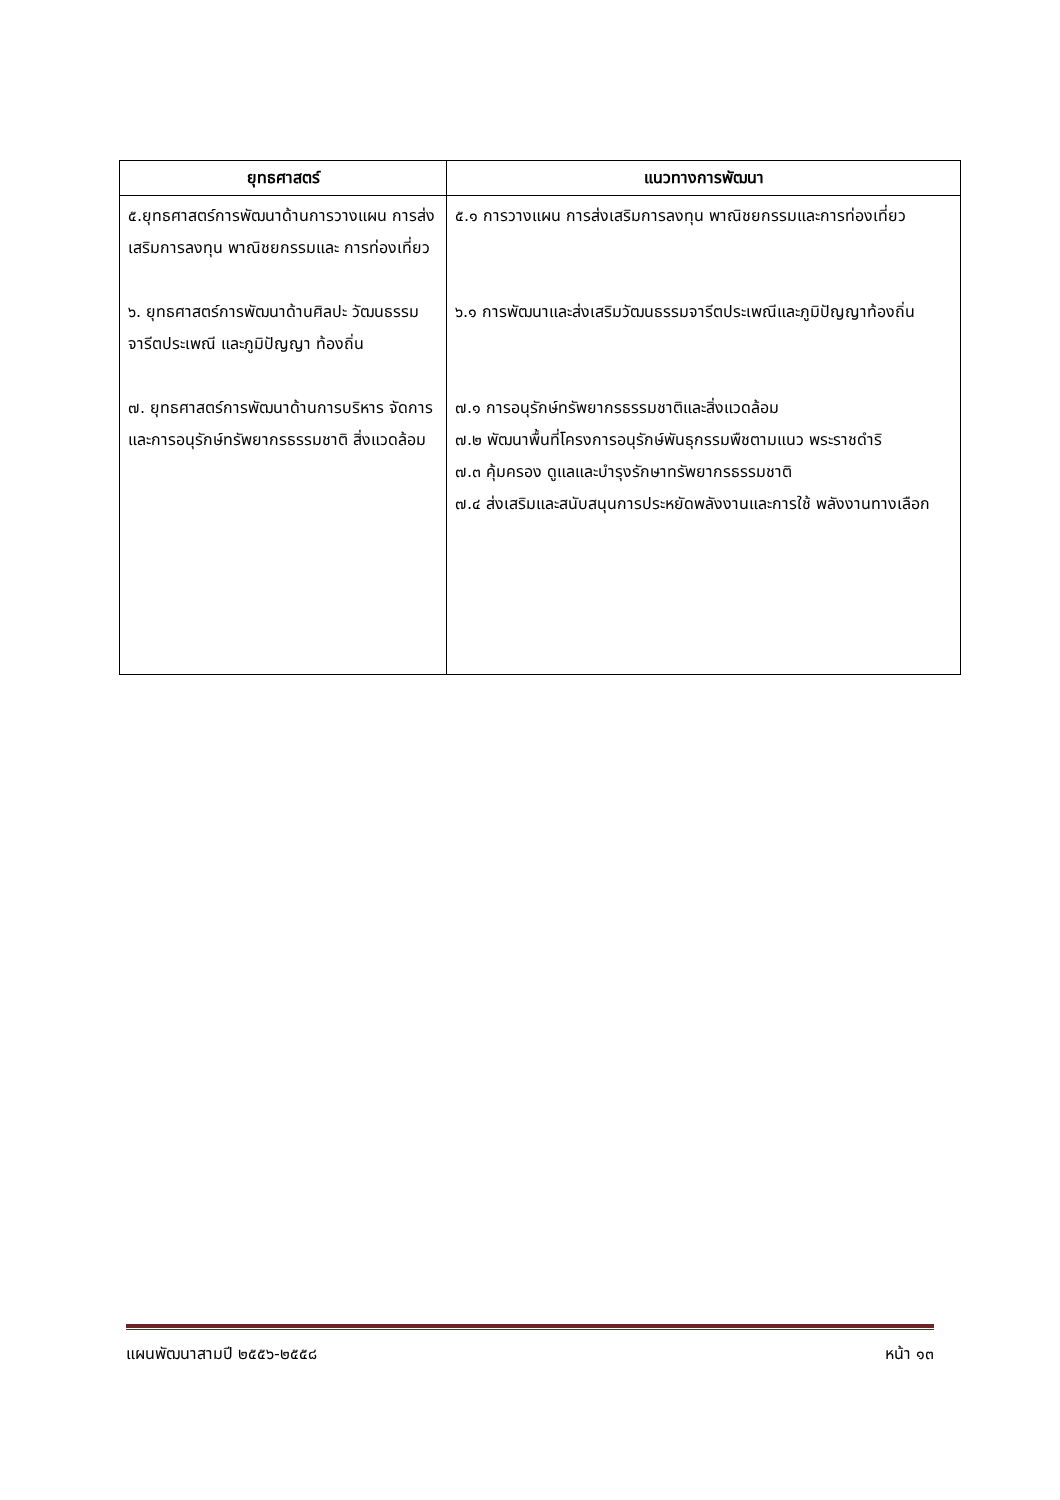| ยุทธศาสตร์ | แนวทางการพัฒนา |
| --- | --- |
| ๕.ยุทธศาสตร์การพัฒนาด้านการวางแผน การส่งเสริมการลงทุน พาณิชยกรรมและ การท่องเที่ยว ๖. ยุทธศาสตร์การพัฒนาด้านศิลปะ วัฒนธรรม จารีตประเพณี และภูมิปัญญา ท้องถิ่น ๗. ยุทธศาสตร์การพัฒนาด้านการบริหาร จัดการและการอนุรักษ์ทรัพยากรธรรมชาติ สิ่งแวดล้อม | ๕.๑ การวางแผน การส่งเสริมการลงทุน พาณิชยกรรมและการท่องเที่ยว ๖.๑ การพัฒนาและส่งเสริมวัฒนธรรมจารีตประเพณีและภูมิปัญญาท้องถิ่น ๗.๑ การอนุรักษ์ทรัพยากรธรรมชาติและสิ่งแวดล้อม ๗.๒ พัฒนาพื้นที่โครงการอนุรักษ์พันธุกรรมพืชตามแนว พระราชดำริ ๗.๓ คุ้มครอง ดูแลและบำรุงรักษาทรัพยากรธรรมชาติ ๗.๔ ส่งเสริมและสนับสนุนการประหยัดพลังงานและการใช้ พลังงานทางเลือก |
แผนพัฒนาสามปี ๒๕๕๖-๒๕๕๘ หน้า ๑๓